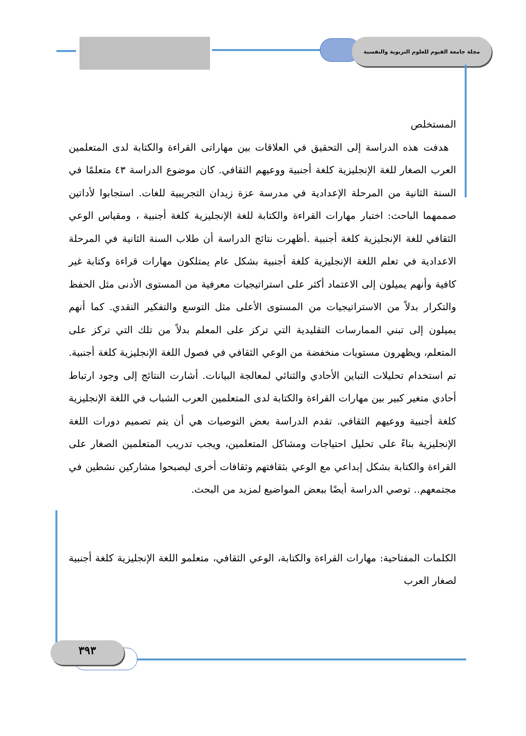مجلة جامعة الفيوم للعلوم التربوية والنفسية
٣٩٣
المستخلص
هدفت هذه الدراسة إلى التحقيق في العلاقات بين مهاراتى القراءة والكتابة لدى المتعلمين العرب الصغار للغة الإنجليزية كلغة أجنبية ووعيهم الثقافي. كان موضوع الدراسة ٤٣ متعلمًا في السنة الثانية من المرحلة الإعدادية في مدرسة عزة زيدان التجريبية للغات. استجابوا لأداتين صممهما الباحث: اختبار مهارات القراءة والكتابة للغة الإنجليزية كلغة أجنبية ، ومقياس الوعي الثقافي للغة الإنجليزية كلغة أجنبية .أظهرت نتائج الدراسة أن طلاب السنة الثانية في المرحلة الاعدادية في تعلم اللغة الإنجليزية كلغة أجنبية بشكل عام يمتلكون مهارات قراءة وكتابة غير كافية وأنهم يميلون إلى الاعتماد أكثر على استراتيجيات معرفية من المستوى الأدنى مثل الحفظ والتكرار بدلاً من الاستراتيجيات من المستوى الأعلى مثل التوسع والتفكير النقدي. كما أنهم يميلون إلى تبني الممارسات التقليدية التي تركز على المعلم بدلاً من تلك التي تركز على المتعلم، ويظهرون مستويات منخفضة من الوعي الثقافي في فصول اللغة الإنجليزية كلغة أجنبية. تم استخدام تحليلات التباين الأحادي والثنائي لمعالجة البيانات. أشارت النتائج إلى وجود ارتباط أحادي متغير كبير بين مهارات القراءة والكتابة لدى المتعلمين العرب الشباب في اللغة الإنجليزية كلغة أجنبية ووعيهم الثقافي. تقدم الدراسة بعض التوصيات هي أن يتم تصميم دورات اللغة الإنجليزية بناءً على تحليل احتياجات ومشاكل المتعلمين، ويجب تدريب المتعلمين الصغار على القراءة والكتابة بشكل إبداعي مع الوعي بثقافتهم وثقافات أخرى ليصبحوا مشاركين نشطين في مجتمعهم.. توصي الدراسة أيضًا ببعض المواضيع لمزيد من البحث.
الكلمات المفتاحية: مهارات القراءة والكتابة، الوعي الثقافي، متعلمو اللغة الإنجليزية كلغة أجنبية لصغار العرب